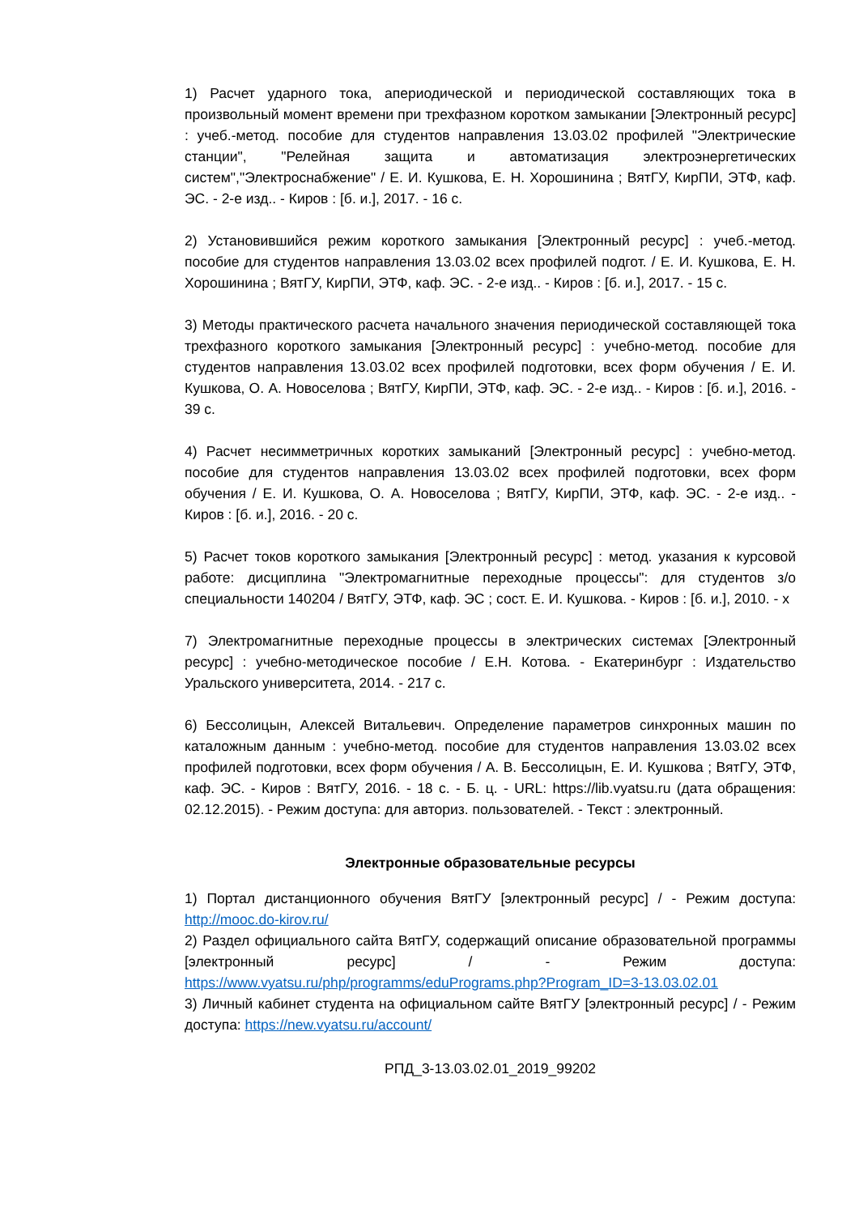1) Расчет ударного тока, апериодической и периодической составляющих тока в произвольный момент времени при трехфазном коротком замыкании [Электронный ресурс] : учеб.-метод. пособие для студентов направления 13.03.02 профилей "Электрические станции", "Релейная защита и автоматизация электроэнергетических систем","Электроснабжение" / Е. И. Кушкова, Е. Н. Хорошинина ; ВятГУ, КирПИ, ЭТФ, каф. ЭС. - 2-е изд.. - Киров : [б. и.], 2017. - 16 с.
2) Установившийся режим короткого замыкания [Электронный ресурс] : учеб.-метод. пособие для студентов направления 13.03.02 всех профилей подгот. / Е. И. Кушкова, Е. Н. Хорошинина ; ВятГУ, КирПИ, ЭТФ, каф. ЭС. - 2-е изд.. - Киров : [б. и.], 2017. - 15 с.
3) Методы практического расчета начального значения периодической составляющей тока трехфазного короткого замыкания [Электронный ресурс] : учебно-метод. пособие для студентов направления 13.03.02 всех профилей подготовки, всех форм обучения / Е. И. Кушкова, О. А. Новоселова ; ВятГУ, КирПИ, ЭТФ, каф. ЭС. - 2-е изд.. - Киров : [б. и.], 2016. - 39 с.
4) Расчет несимметричных коротких замыканий [Электронный ресурс] : учебно-метод. пособие для студентов направления 13.03.02 всех профилей подготовки, всех форм обучения / Е. И. Кушкова, О. А. Новоселова ; ВятГУ, КирПИ, ЭТФ, каф. ЭС. - 2-е изд.. - Киров : [б. и.], 2016. - 20 с.
5) Расчет токов короткого замыкания [Электронный ресурс] : метод. указания к курсовой работе: дисциплина "Электромагнитные переходные процессы": для студентов з/о специальности 140204 / ВятГУ, ЭТФ, каф. ЭС ; сост. Е. И. Кушкова. - Киров : [б. и.], 2010. - х
7) Электромагнитные переходные процессы в электрических системах [Электронный ресурс] : учебно-методическое пособие / Е.Н. Котова. - Екатеринбург : Издательство Уральского университета, 2014. - 217 с.
6) Бессолицын, Алексей Витальевич. Определение параметров синхронных машин по каталожным данным : учебно-метод. пособие для студентов направления 13.03.02 всех профилей подготовки, всех форм обучения / А. В. Бессолицын, Е. И. Кушкова ; ВятГУ, ЭТФ, каф. ЭС. - Киров : ВятГУ, 2016. - 18 с. - Б. ц. - URL: https://lib.vyatsu.ru (дата обращения: 02.12.2015). - Режим доступа: для авториз. пользователей. - Текст : электронный.
Электронные образовательные ресурсы
1) Портал дистанционного обучения ВятГУ [электронный ресурс] / - Режим доступа: http://mooc.do-kirov.ru/
2) Раздел официального сайта ВятГУ, содержащий описание образовательной программы [электронный ресурс] / - Режим доступа: https://www.vyatsu.ru/php/programms/eduPrograms.php?Program_ID=3-13.03.02.01
3) Личный кабинет студента на официальном сайте ВятГУ [электронный ресурс] / - Режим доступа: https://new.vyatsu.ru/account/
РПД_3-13.03.02.01_2019_99202